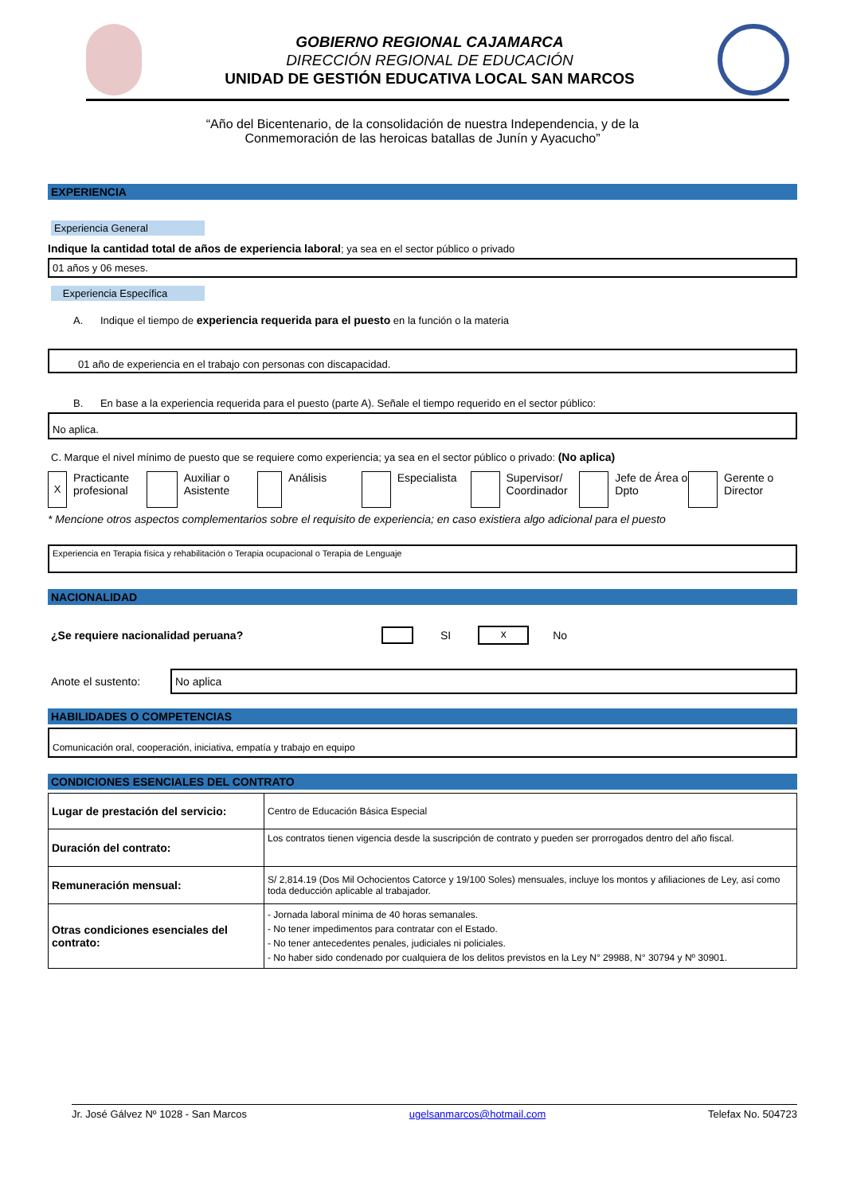GOBIERNO REGIONAL CAJAMARCA
DIRECCIÓN REGIONAL DE EDUCACIÓN
UNIDAD DE GESTIÓN EDUCATIVA LOCAL SAN MARCOS
“Año del Bicentenario, de la consolidación de nuestra Independencia, y de la
Conmemoración de las heroicas batallas de Junín y Ayacucho”
EXPERIENCIA
Experiencia General
Indique la cantidad total de años de experiencia laboral; ya sea en el sector público o privado
01 años y 06 meses.
Experiencia Específica
A. Indique el tiempo de experiencia requerida para el puesto en la función o la materia
01 año de experiencia en el trabajo con personas con discapacidad.
B. En base a la experiencia requerida para el puesto (parte A). Señale el tiempo requerido en el sector público:
No aplica.
C. Marque el nivel mínimo de puesto que se requiere como experiencia; ya sea en el sector público o privado: (No aplica)
X
Practicante profesional
Auxiliar o Asistente
Análisis Especialista
Supervisor/ Coordinador
Jefe de Área o Dpto
Gerente o Director
* Mencione otros aspectos complementarios sobre el requisito de experiencia; en caso existiera algo adicional para el puesto
Experiencia en Terapia física y rehabilitación o Terapia ocupacional o Terapia de Lenguaje
NACIONALIDAD
¿Se requiere nacionalidad peruana? SI
x
No
Anote el sustento:
No aplica
HABILIDADES O COMPETENCIAS
Comunicación oral, cooperación, iniciativa, empatía y trabajo en equipo
CONDICIONES ESENCIALES DEL CONTRATO
| Lugar de prestación del servicio: | Centro de Educación Básica Especial |
| Duración del contrato: | Los contratos tienen vigencia desde la suscripción de contrato y pueden ser prorrogados dentro del año fiscal. |
| Remuneración mensual: | S/ 2,814.19 (Dos Mil Ochocientos Catorce y 19/100 Soles) mensuales, incluye los montos y afiliaciones de Ley, así como toda deducción aplicable al trabajador. |
| Otras condiciones esenciales del contrato: | - Jornada laboral mínima de 40 horas semanales. - No tener impedimentos para contratar con el Estado. - No tener antecedentes penales, judiciales ni policiales. - No haber sido condenado por cualquiera de los delitos previstos en la Ley N° 29988, N° 30794 y Nº 30901. |
Jr. José Gálvez Nº 1028 - San Marcos ugelsanmarcos@hotmail.com Telefax No. 504723